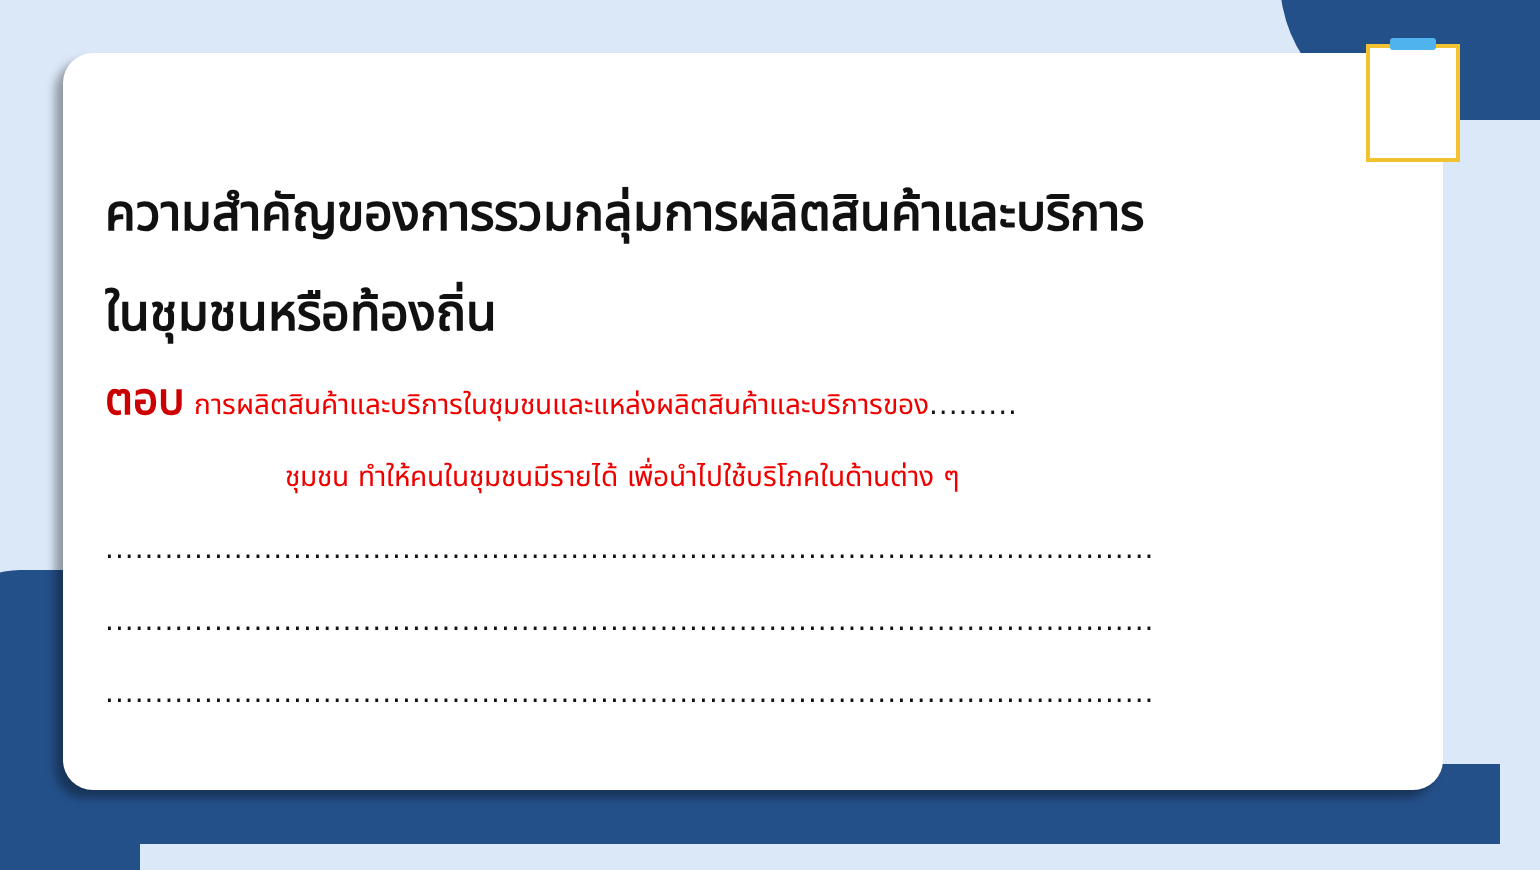ความสำคัญของการรวมกลุ่มการผลิตสินค้าและบริการ
ในชุมชนหรือท้องถิ่น
ตอบ การผลิตสินค้าและบริการในชุมชนและแหล่งผลิตสินค้าและบริการของ.........
ชุมชน ทำให้คนในชุมชนมีรายได้ เพื่อนำไปใช้บริโภคในด้านต่าง ๆ
..........................................................................................................
..........................................................................................................
..........................................................................................................